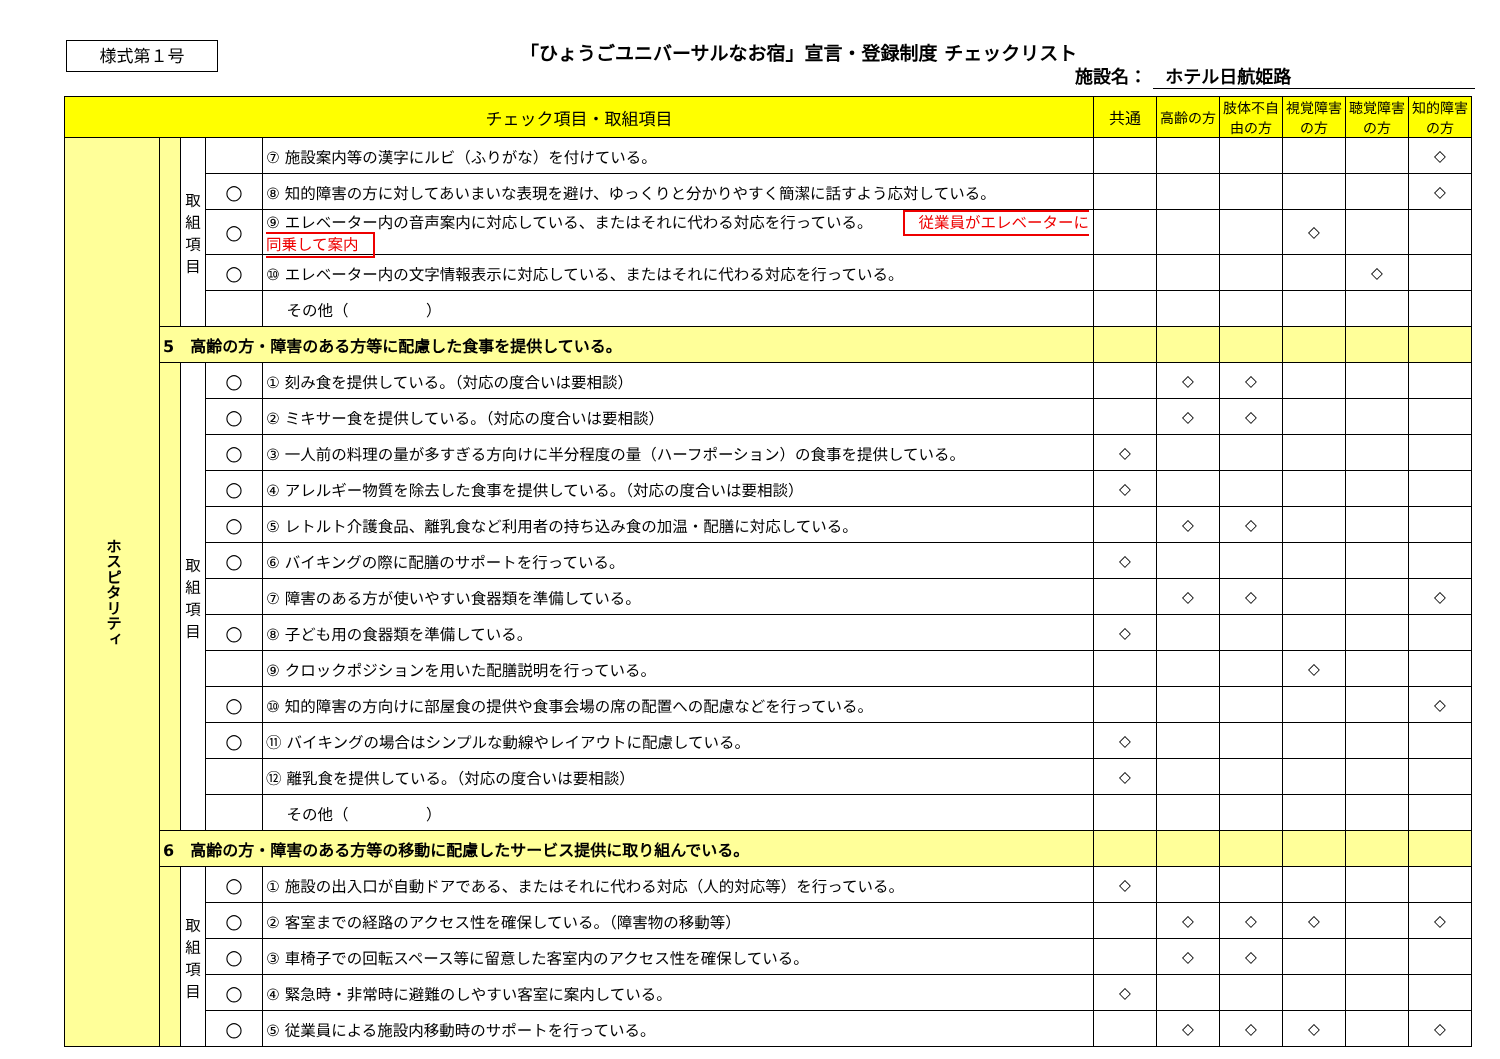様式第１号
「ひょうごユニバーサルなお宿」宣言・登録制度 チェックリスト
施設名： ホテル日航姫路
| チェック項目・取組項目 | | | | | 共通 | 高齢の方 | 肢体不自由の方 | 視覚障害の方 | 聴覚障害の方 | 知的障害の方 |
| --- | --- | --- | --- | --- | --- | --- | --- | --- | --- | --- |
| ホスピタリティ | | 取 組 項 目 | | ⑦ 施設案内等の漢字にルビ（ふりがな）を付けている。 | | | | | | ◇ |
| | | | ○ | ⑧ 知的障害の方に対してあいまいな表現を避け、ゆっくりと分かりやすく簡潔に話すよう応対している。 | | | | | | ◇ |
| | | | ○ | ⑨ エレベーター内の音声案内に対応している、またはそれに代わる対応を行っている。 従業員がエレベーターに同乗して案内 | | | | ◇ | | |
| | | | ○ | ⑩ エレベーター内の文字情報表示に対応している、またはそれに代わる対応を行っている。 | | | | | ◇ | |
| | | | | その他（ ） | | | | | | |
| | 5 高齢の方・障害のある方等に配慮した食事を提供している。 | | | | | | | | | |
| | | 取 組 項 目 | ○ | ① 刻み食を提供している。（対応の度合いは要相談） | | ◇ | ◇ | | | |
| | | | ○ | ② ミキサー食を提供している。（対応の度合いは要相談） | | ◇ | ◇ | | | |
| | | | ○ | ③ 一人前の料理の量が多すぎる方向けに半分程度の量（ハーフポーション）の食事を提供している。 | ◇ | | | | | |
| | | | ○ | ④ アレルギー物質を除去した食事を提供している。（対応の度合いは要相談） | ◇ | | | | | |
| | | | ○ | ⑤ レトルト介護食品、離乳食など利用者の持ち込み食の加温・配膳に対応している。 | | ◇ | ◇ | | | |
| | | | ○ | ⑥ バイキングの際に配膳のサポートを行っている。 | ◇ | | | | | |
| | | | | ⑦ 障害のある方が使いやすい食器類を準備している。 | | ◇ | ◇ | | | ◇ |
| | | | ○ | ⑧ 子ども用の食器類を準備している。 | ◇ | | | | | |
| | | | | ⑨ クロックポジションを用いた配膳説明を行っている。 | | | | ◇ | | |
| | | | ○ | ⑩ 知的障害の方向けに部屋食の提供や食事会場の席の配置への配慮などを行っている。 | | | | | | ◇ |
| | | | ○ | ⑪ バイキングの場合はシンプルな動線やレイアウトに配慮している。 | ◇ | | | | | |
| | | | | ⑫ 離乳食を提供している。（対応の度合いは要相談） | ◇ | | | | | |
| | | | | その他（ ） | | | | | | |
| | 6 高齢の方・障害のある方等の移動に配慮したサービス提供に取り組んでいる。 | | | | | | | | | |
| | | 取 組 項 目 | ○ | ① 施設の出入口が自動ドアである、またはそれに代わる対応（人的対応等）を行っている。 | ◇ | | | | | |
| | | | ○ | ② 客室までの経路のアクセス性を確保している。（障害物の移動等） | | ◇ | ◇ | ◇ | | ◇ |
| | | | ○ | ③ 車椅子での回転スペース等に留意した客室内のアクセス性を確保している。 | | ◇ | ◇ | | | |
| | | | ○ | ④ 緊急時・非常時に避難のしやすい客室に案内している。 | ◇ | | | | | |
| | | | ○ | ⑤ 従業員による施設内移動時のサポートを行っている。 | | ◇ | ◇ | ◇ | | ◇ |